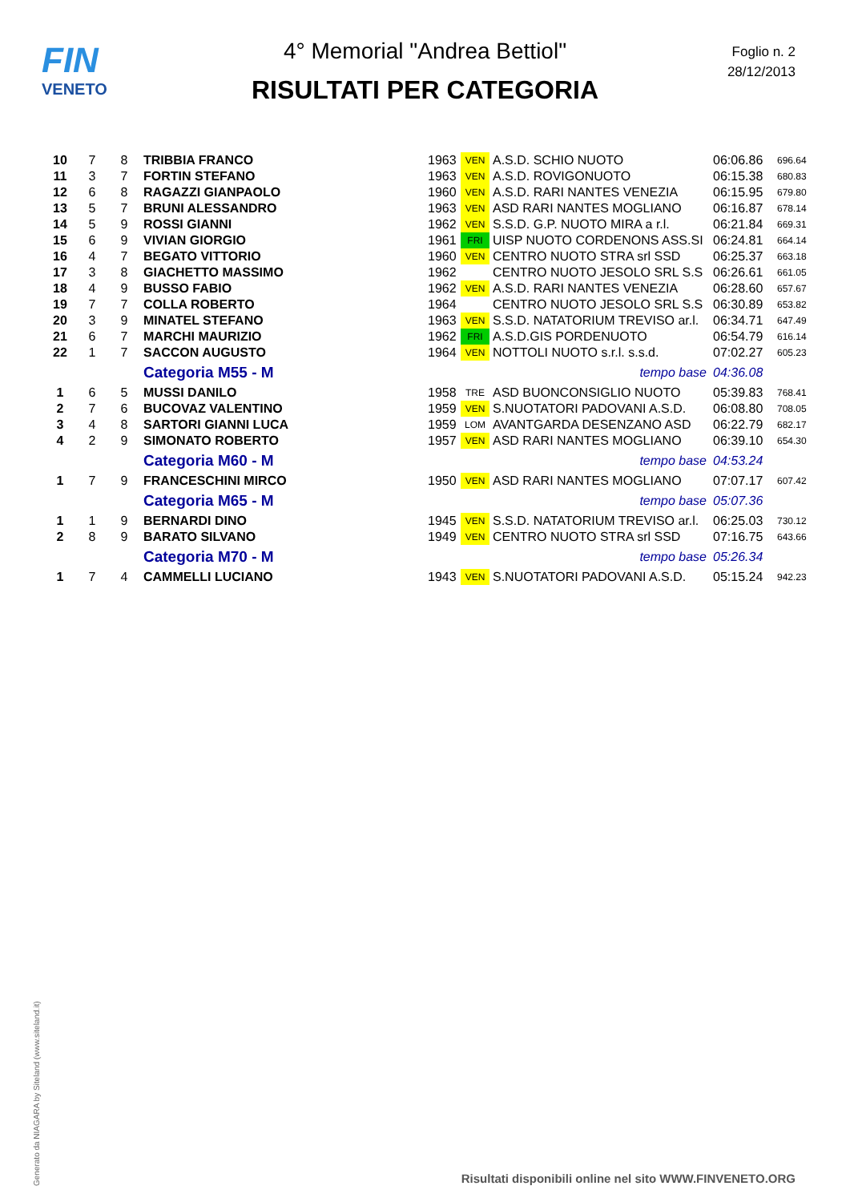FIN
VENETO
4° Memorial "Andrea Bettiol"
RISULTATI PER CATEGORIA
Foglio n. 2
28/12/2013
| 10 | 7 | 8 | TRIBBIA FRANCO | 1963 | VEN | A.S.D. SCHIO NUOTO | 06:06.86 | 696.64 |
| 11 | 3 | 7 | FORTIN STEFANO | 1963 | VEN | A.S.D. ROVIGONUOTO | 06:15.38 | 680.83 |
| 12 | 6 | 8 | RAGAZZI GIANPAOLO | 1960 | VEN | A.S.D. RARI NANTES VENEZIA | 06:15.95 | 679.80 |
| 13 | 5 | 7 | BRUNI ALESSANDRO | 1963 | VEN | ASD RARI NANTES MOGLIANO | 06:16.87 | 678.14 |
| 14 | 5 | 9 | ROSSI GIANNI | 1962 | VEN | S.S.D. G.P. NUOTO MIRA a r.l. | 06:21.84 | 669.31 |
| 15 | 6 | 9 | VIVIAN GIORGIO | 1961 | FRI | UISP NUOTO CORDENONS ASS.SI | 06:24.81 | 664.14 |
| 16 | 4 | 7 | BEGATO VITTORIO | 1960 | VEN | CENTRO NUOTO STRA srl SSD | 06:25.37 | 663.18 |
| 17 | 3 | 8 | GIACHETTO MASSIMO | 1962 | | CENTRO NUOTO JESOLO SRL S.S | 06:26.61 | 661.05 |
| 18 | 4 | 9 | BUSSO FABIO | 1962 | VEN | A.S.D. RARI NANTES VENEZIA | 06:28.60 | 657.67 |
| 19 | 7 | 7 | COLLA ROBERTO | 1964 | | CENTRO NUOTO JESOLO SRL S.S | 06:30.89 | 653.82 |
| 20 | 3 | 9 | MINATEL STEFANO | 1963 | VEN | S.S.D. NATATORIUM TREVISO ar.l. | 06:34.71 | 647.49 |
| 21 | 6 | 7 | MARCHI MAURIZIO | 1962 | FRI | A.S.D.GIS PORDENUOTO | 06:54.79 | 616.14 |
| 22 | 1 | 7 | SACCON AUGUSTO | 1964 | VEN | NOTTOLI NUOTO s.r.l. s.s.d. | 07:02.27 | 605.23 |
| | | | Categoria M55 - M | | | tempo base | 04:36.08 | |
| 1 | 6 | 5 | MUSSI DANILO | 1958 | TRE | ASD BUONCONSIGLIO NUOTO | 05:39.83 | 768.41 |
| 2 | 7 | 6 | BUCOVAZ VALENTINO | 1959 | VEN | S.NUOTATORI PADOVANI A.S.D. | 06:08.80 | 708.05 |
| 3 | 4 | 8 | SARTORI GIANNI LUCA | 1959 | LOM | AVANTGARDA DESENZANO ASD | 06:22.79 | 682.17 |
| 4 | 2 | 9 | SIMONATO ROBERTO | 1957 | VEN | ASD RARI NANTES MOGLIANO | 06:39.10 | 654.30 |
| | | | Categoria M60 - M | | | tempo base | 04:53.24 | |
| 1 | 7 | 9 | FRANCESCHINI MIRCO | 1950 | VEN | ASD RARI NANTES MOGLIANO | 07:07.17 | 607.42 |
| | | | Categoria M65 - M | | | tempo base | 05:07.36 | |
| 1 | 1 | 9 | BERNARDI DINO | 1945 | VEN | S.S.D. NATATORIUM TREVISO ar.l. | 06:25.03 | 730.12 |
| 2 | 8 | 9 | BARATO SILVANO | 1949 | VEN | CENTRO NUOTO STRA srl SSD | 07:16.75 | 643.66 |
| | | | Categoria M70 - M | | | tempo base | 05:26.34 | |
| 1 | 7 | 4 | CAMMELLI LUCIANO | 1943 | VEN | S.NUOTATORI PADOVANI A.S.D. | 05:15.24 | 942.23 |
Generato da NIAGARA by Siteland (www.siteland.it)
Risultati disponibili online nel sito WWW.FINVENETO.ORG